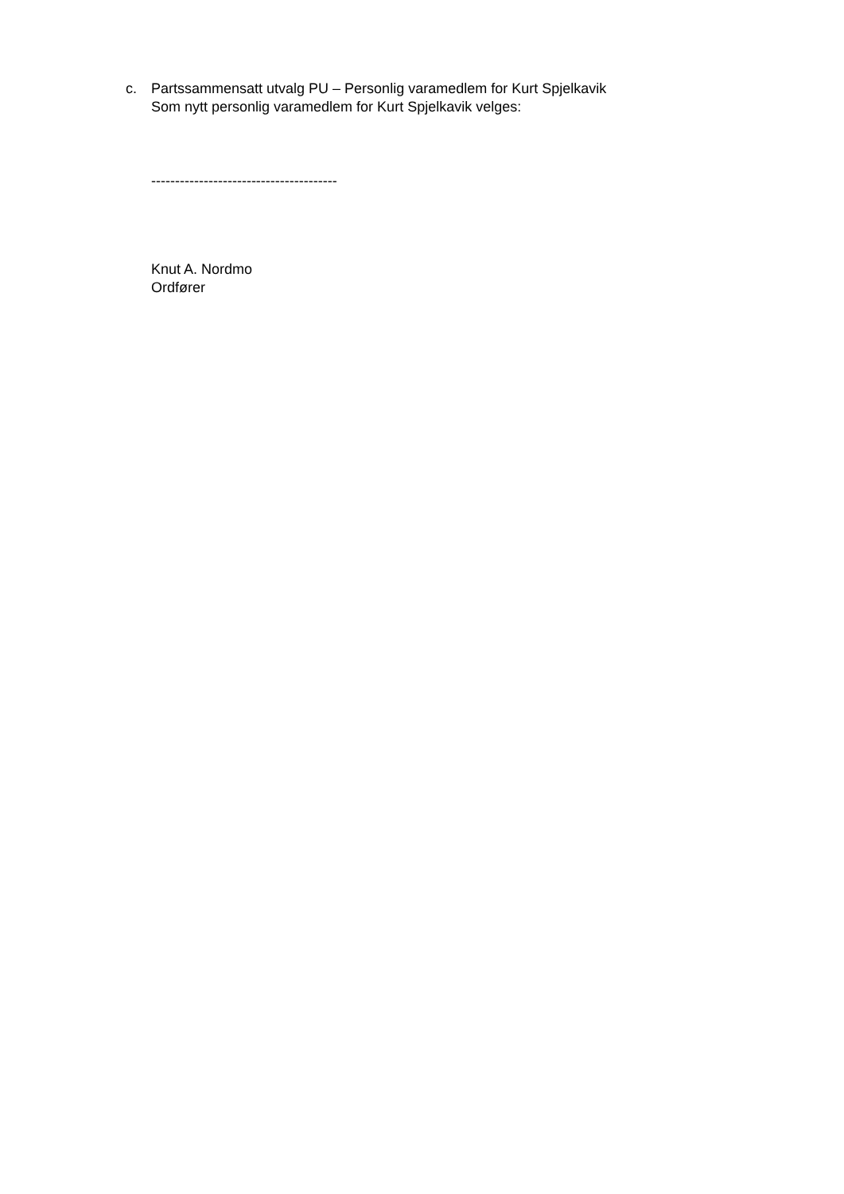c. Partssammensatt utvalg PU – Personlig varamedlem for Kurt Spjelkavik
Som nytt personlig varamedlem for Kurt Spjelkavik velges:
---------------------------------------
Knut A. Nordmo
Ordfører